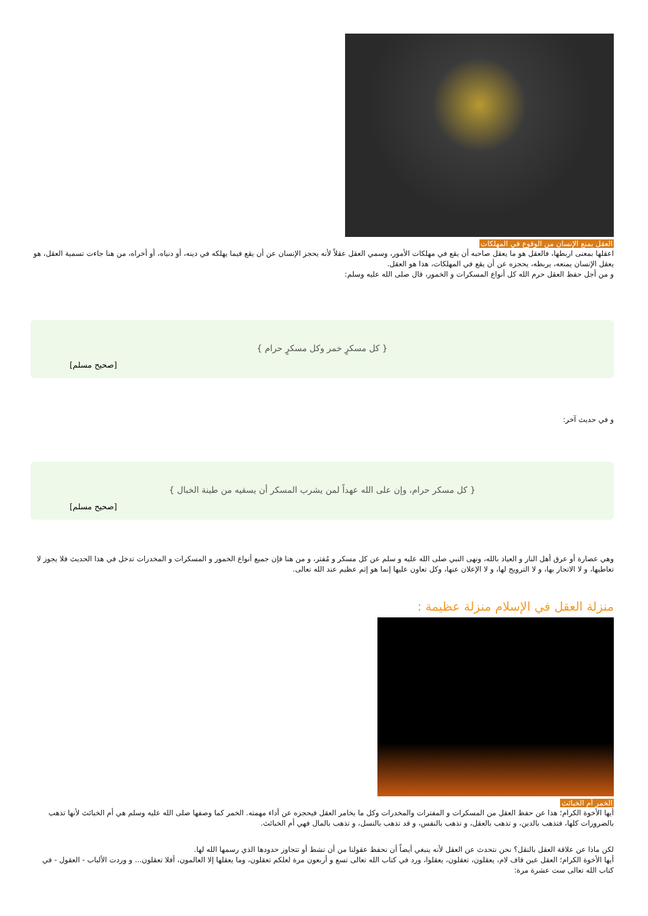العقل يمنع الإنسان من الوقوع في المهلكات
اعقلها بمعنى اربطها، فالعقل هو ما يعقل صاحبه أن يقع في مهلكات الأمور، وسمي العقل عقلاً لأنه يحجز الإنسان عن أن يقع فيما يهلكه في دينه، أو دنياه، أو أخراه، من هنا جاءت تسمية العقل، هو يعقل الإنسان يمنعه، يربطه، يحجزه عن أن يقع في المهلكات، هذا هو العقل.
و من أجل حفظ العقل حرم الله كل أنواع المسكرات و الخمور، قال صلى الله عليه وسلم:
{ كل مسكرٍ خمر وكل مسكرٍ حرام }
[صحيح مسلم]
و في حديث آخر:
{ كل مسكر حرام، وإن على الله عهداً لمن يشرب المسكر أن يسقيه من طينة الخبال }
[صحيح مسلم]
وهي عصارة أو عرق أهل النار و العياذ بالله، ونهى النبي صلى الله عليه و سلم عن كل مسكر و مُفتر، و من هنا فإن جميع أنواع الخمور و المسكرات و المخدرات تدخل في هذا الحديث فلا يجوز لا تعاطيها، و لا الاتجار بها، و لا الترويج لها، و لا الإعلان عنها، وكل تعاون عليها إنما هو إثم عظيم عند الله تعالى.
منزلة العقل في الإسلام منزلة عظيمة :
الخمر أم الخبائث
أيها الأخوة الكرام؛ هذا عن حفظ العقل من المسكرات و المفترات والمخدرات وكل ما يخامر العقل فيحجزه عن أداء مهمته. الخمر كما وصفها صلى الله عليه وسلم هي أم الخبائث لأنها تذهب بالضرورات كلها، فتذهب بالدين، و تذهب بالعقل، و تذهب بالنفس، و قد تذهب بالنسل، و تذهب بالمال فهي أم الخبائث.
لكن ماذا عن علاقة العقل بالنقل؟ نحن نتحدث عن العقل لأنه ينبغي أيضاً أن نحفظ عقولنا من أن تشط أو تتجاوز حدودها الذي رسمها الله لها.
أيها الأخوة الكرام؛ العقل عين قاف لام، يعقلون، تعقلون، يعقلوا، ورد في كتاب الله تعالى تسع و أربعون مرة لعلكم تعقلون، وما يعقلها إلا العالمون، أفلا تعقلون... و وردت الألباب - العقول - في كتاب الله تعالى ست عشرة مرة: